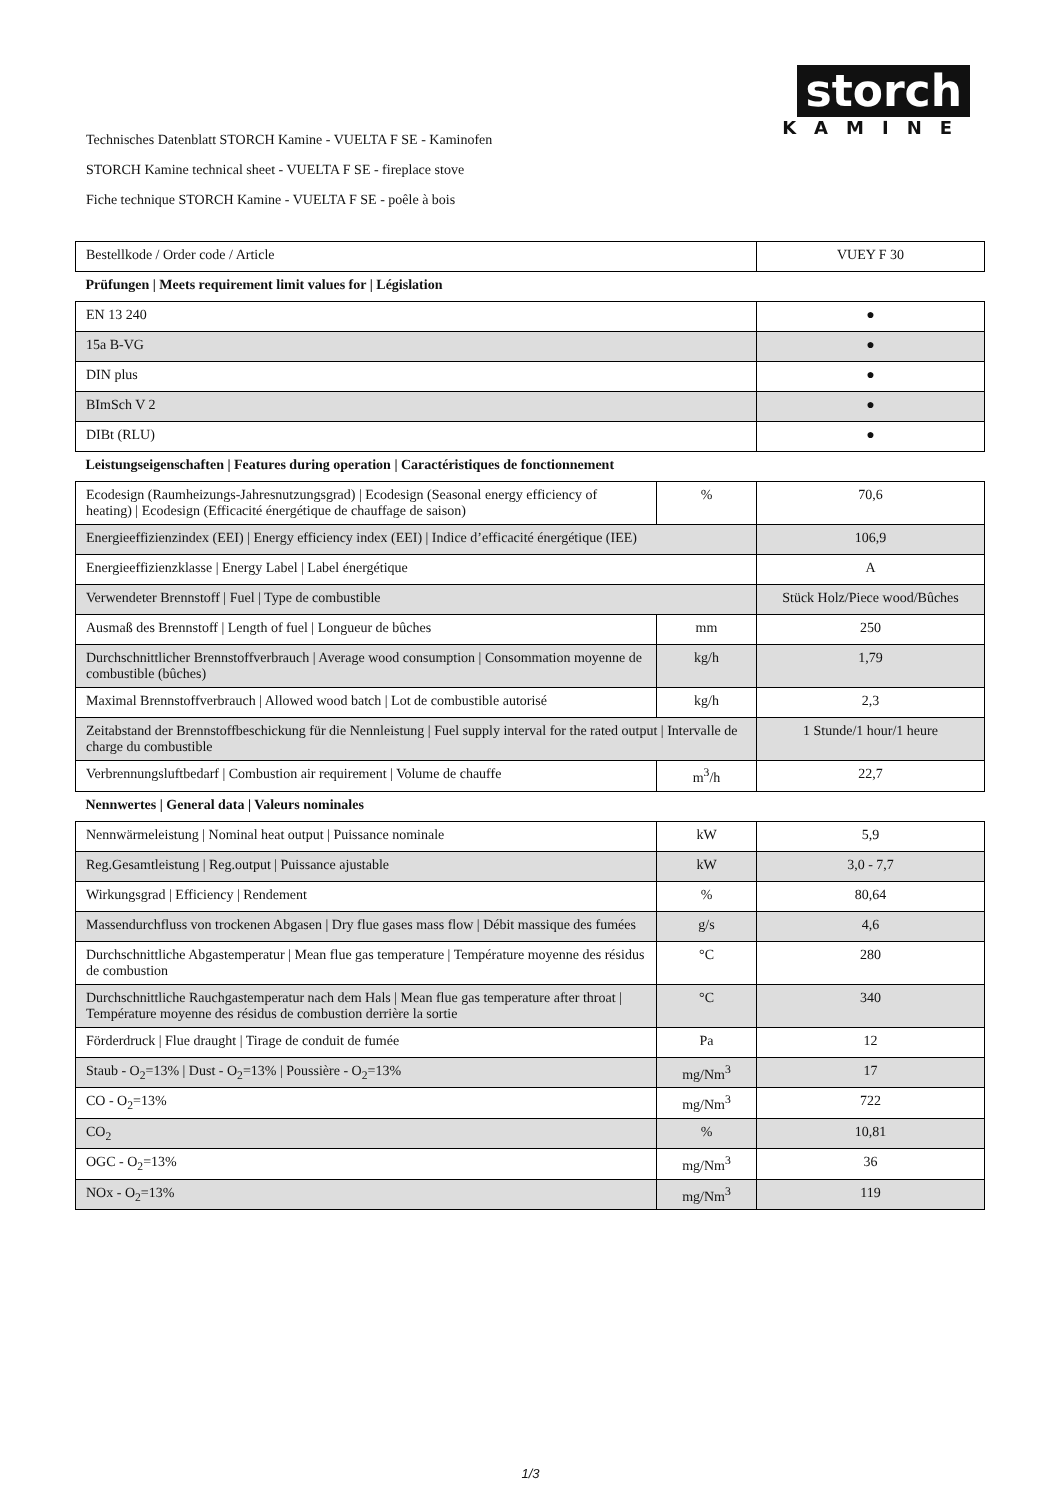storch
KAMINE
Technisches Datenblatt STORCH Kamine - VUELTA F SE - Kaminofen
STORCH Kamine technical sheet - VUELTA F SE - fireplace stove
Fiche technique STORCH Kamine - VUELTA F SE - poêle à bois
| Bestellkode / Order code / Article | | VUEY F 30 |
| Prüfungen / Meets requirement limit values for / Législation | | |
| EN 13 240 | | ● |
| 15a B-VG | | ● |
| DIN plus | | ● |
| BImSch V 2 | | ● |
| DIBt (RLU) | | ● |
| Leistungseigenschaften / Features during operation / Caractéristiques de fonctionnement | | |
| Ecodesign (Raumheizungs-Jahresnutzungsgrad) / Ecodesign (Seasonal energy efficiency of heating) / Ecodesign (Efficacité énergétique de chauffage de saison) | % | 70,6 |
| Energieeffizienzindex (EEI) / Energy efficiency index (EEI) / Indice d’efficacité énergétique (IEE) | | 106,9 |
| Energieeffizienzklasse / Energy Label / Label énergétique | | A |
| Verwendeter Brennstoff / Fuel / Type de combustible | | Stück Holz/Piece wood/Bûches |
| Ausmaß des Brennstoff / Length of fuel / Longueur de bûches | mm | 250 |
| Durchschnittlicher Brennstoffverbrauch / Average wood consumption / Consommation moyenne de combustible (bûches) | kg/h | 1,79 |
| Maximal Brennstoffverbrauch / Allowed wood batch / Lot de combustible autorisé | kg/h | 2,3 |
| Zeitabstand der Brennstoffbeschickung für die Nennleistung / Fuel supply interval for the rated output / Intervalle de charge du combustible | | 1 Stunde/1 hour/1 heure |
| Verbrennungsluftbedarf / Combustion air requirement / Volume de chauffe | m<sup>3</sup>/h | 22,7 |
| Nennwertes / General data / Valeurs nominales | | |
| Nennwärmeleistung / Nominal heat output / Puissance nominale | kW | 5,9 |
| Reg.Gesamtleistung / Reg.output / Puissance ajustable | kW | 3,0 - 7,7 |
| Wirkungsgrad / Efficiency / Rendement | % | 80,64 |
| Massendurchfluss von trockenen Abgasen / Dry flue gases mass flow / Débit massique des fumées | g/s | 4,6 |
| Durchschnittliche Abgastemperatur / Mean flue gas temperature / Température moyenne des résidus de combustion | °C | 280 |
| Durchschnittliche Rauchgastemperatur nach dem Hals / Mean flue gas temperature after throat / Température moyenne des résidus de combustion derrière la sortie | °C | 340 |
| Förderdruck / Flue draught / Tirage de conduit de fumée | Pa | 12 |
| Staub - O<sub>2</sub>=13% / Dust - O<sub>2</sub>=13% / Poussière - O<sub>2</sub>=13% | mg/Nm<sup>3</sup> | 17 |
| CO - O<sub>2</sub>=13% | mg/Nm<sup>3</sup> | 722 |
| CO<sub>2</sub> | % | 10,81 |
| OGC - O<sub>2</sub>=13% | mg/Nm<sup>3</sup> | 36 |
| NOx - O<sub>2</sub>=13% | mg/Nm<sup>3</sup> | 119 |
1/3